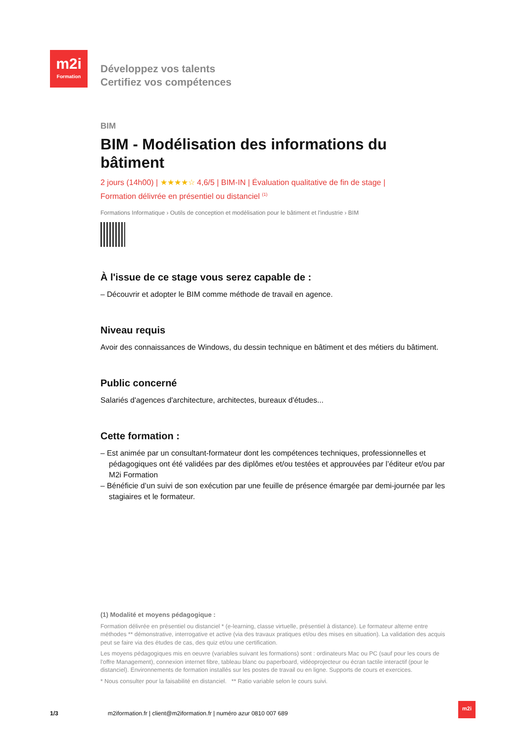m2i
Formation
Développez vos talents
Certifiez vos compétences
BIM
BIM - Modélisation des informations du bâtiment
2 jours (14h00) | ★★★★☆ 4,6/5 | BIM-IN | Évaluation qualitative de fin de stage |
Formation délivrée en présentiel ou distanciel <sup>(1)</sup>
Formations Informatique › Outils de conception et modélisation pour le bâtiment et l'industrie › BIM
À l'issue de ce stage vous serez capable de :
– Découvrir et adopter le BIM comme méthode de travail en agence.
Niveau requis
Avoir des connaissances de Windows, du dessin technique en bâtiment et des métiers du bâtiment.
Public concerné
Salariés d'agences d'architecture, architectes, bureaux d'études...
Cette formation :
– Est animée par un consultant-formateur dont les compétences techniques, professionnelles et pédagogiques ont été validées par des diplômes et/ou testées et approuvées par l’éditeur et/ou par M2i Formation
– Bénéficie d’un suivi de son exécution par une feuille de présence émargée par demi-journée par les stagiaires et le formateur.
(1) Modalité et moyens pédagogique :
Formation délivrée en présentiel ou distanciel * (e-learning, classe virtuelle, présentiel à distance). Le formateur alterne entre méthodes ** démonstrative, interrogative et active (via des travaux pratiques et/ou des mises en situation). La validation des acquis peut se faire via des études de cas, des quiz et/ou une certification.
Les moyens pédagogiques mis en oeuvre (variables suivant les formations) sont : ordinateurs Mac ou PC (sauf pour les cours de l'offre Management), connexion internet fibre, tableau blanc ou paperboard, vidéoprojecteur ou écran tactile interactif (pour le distanciel). Environnements de formation installés sur les postes de travail ou en ligne. Supports de cours et exercices.
* Nous consulter pour la faisabilité en distanciel. ** Ratio variable selon le cours suivi.
1/3 m2iformation.fr | client@m2iformation.fr | numéro azur 0810 007 689
m2i